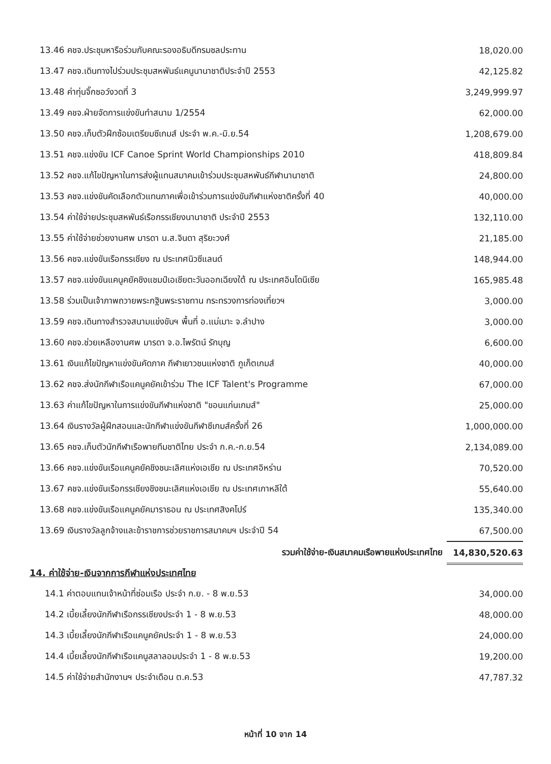| 13.46 คชจ.ประชุมหารือร่วมกับคณะรองอธิบดีกรมชลประทาน | 18,020.00 |
| 13.47 คชจ.เดินทางไปร่วมประชุมสหพันธ์แคนูนานาชาติประจำปี 2553 | 42,125.82 |
| 13.48 ค่าทุ่นจิ๊กซอว์งวดที่ 3 | 3,249,999.97 |
| 13.49 คชจ.ฝ่ายจัดการแข่งขันทำสนาม 1/2554 | 62,000.00 |
| 13.50 คชจ.เก็บตัวฝึกซ้อมเตรียมซีเกมส์ ประจำ พ.ค.-มิ.ย.54 | 1,208,679.00 |
| 13.51 คชจ.แข่งขัน ICF Canoe Sprint World Championships 2010 | 418,809.84 |
| 13.52 คชจ.แก้ไขปัญหาในการส่งผู้แทนสมาคมเข้าร่วมประชุมสหพันธ์กีฬานานาชาติ | 24,800.00 |
| 13.53 คชจ.แข่งขันคัดเลือกตัวแทนภาคเพื่อเข้าร่วมการแข่งขันกีฬาแห่งชาติครั้งที่ 40 | 40,000.00 |
| 13.54 ค่าใช้จ่ายประชุมสหพันธ์เรือกรรเชียงนานาชาติ ประจำปี 2553 | 132,110.00 |
| 13.55 ค่าใช้จ่ายช่วยงานศพ มารดา น.ส.จินดา สุริยะวงศ์ | 21,185.00 |
| 13.56 คชจ.แข่งขันเรือกรรเชียง ณ ประเทศนิวซีแลนด์ | 148,944.00 |
| 13.57 คชจ.แข่งขันแคนูคยัคชิงแชมป์เอเชียตะวันออกเฉียงใต้ ณ ประเทศอินโดนีเซีย | 165,985.48 |
| 13.58 ร่วมเป็นเจ้าภาพถวายพระกฐินพระราชทาน กระทรวงการท่องเที่ยวฯ | 3,000.00 |
| 13.59 คชจ.เดินทางสำรวจสนามแข่งขันฯ พื้นที่ อ.แม่เมาะ จ.ลำปาง | 3,000.00 |
| 13.60 คชจ.ช่วยเหลืองานศพ มารดา จ.อ.ไพรัตน์ รักบุญ | 6,600.00 |
| 13.61 เงินแก้ไขปัญหาแข่งขันคัดภาค กีฬาเยาวชนแห่งชาติ ภูเก็ตเกมส์ | 40,000.00 |
| 13.62 คชจ.ส่งนักกีฬาเรือแคนูคยัคเข้าร่วม The ICF Talent's Programme | 67,000.00 |
| 13.63 ค่าแก้ไขปัญหาในการแข่งขันกีฬาแห่งชาติ "ขอนแก่นเกมส์" | 25,000.00 |
| 13.64 เงินรางวัลผู้ฝึกสอนและนักกีฬาแข่งขันกีฬาซีเกมส์ครั้งที่ 26 | 1,000,000.00 |
| 13.65 คชจ.เก็บตัวนักกีฬาเรือพายทีมชาติไทย ประจำ ก.ค.-ก.ย.54 | 2,134,089.00 |
| 13.66 คชจ.แข่งขันเรือแคนูคยัคชิงชนะเลิศแห่งเอเชีย ณ ประเทศอิหร่าน | 70,520.00 |
| 13.67 คชจ.แข่งขันเรือกรรเชียงชิงชนะเลิศแห่งเอเชีย ณ ประเทศเกาหลีใต้ | 55,640.00 |
| 13.68 คชจ.แข่งขันเรือแคนูคยัคมาราธอน ณ ประเทศสิงคโปร์ | 135,340.00 |
| 13.69 เงินรางวัลลูกจ้างและข้าราชการช่วยราชการสมาคมฯ ประจำปี 54 | 67,500.00 |
| รวมค่าใช้จ่าย-เงินสมาคมเรือพายแห่งประเทศไทย | 14,830,520.63 |
14. ค่าใช้จ่าย-เงินจากการกีฬาแห่งประเทศไทย
| 14.1 ค่าตอบแทนเจ้าหน้าที่ซ่อมเรือ ประจำ ก.ย. - 8 พ.ย.53 | 34,000.00 |
| 14.2 เบี้ยเลี้ยงนักกีฬาเรือกรรเชียงประจำ 1 - 8 พ.ย.53 | 48,000.00 |
| 14.3 เบี้ยเลี้ยงนักกีฬาเรือแคนูคยัคประจำ 1 - 8 พ.ย.53 | 24,000.00 |
| 14.4 เบี้ยเลี้ยงนักกีฬาเรือแคนูสลาลอมประจำ 1 - 8 พ.ย.53 | 19,200.00 |
| 14.5 ค่าใช้จ่ายสำนักงานฯ ประจำเดือน ต.ค.53 | 47,787.32 |
หน้าที่ 10 จาก 14